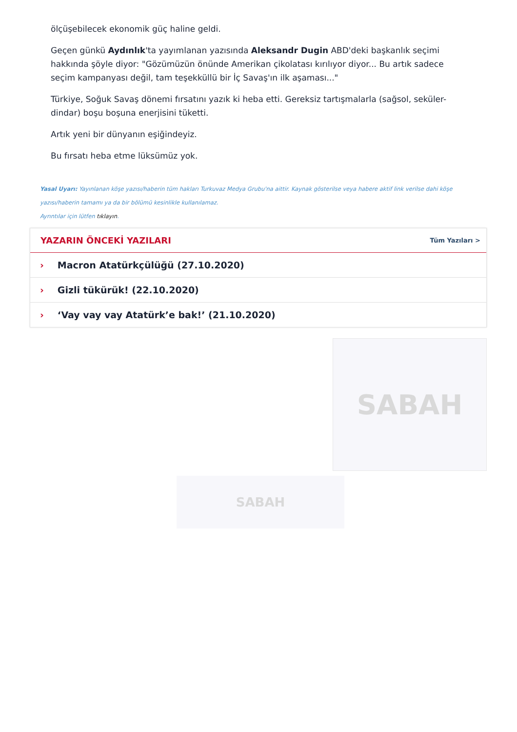ölçüşebilecek ekonomik güç haline geldi.
Geçen günkü Aydınlık'ta yayımlanan yazısında Aleksandr Dugin ABD'deki başkanlık seçimi hakkında şöyle diyor: "Gözümüzün önünde Amerikan çikolatası kırılıyor diyor... Bu artık sadece seçim kampanyası değil, tam teşekküllü bir İç Savaş'ın ilk aşaması..."
Türkiye, Soğuk Savaş dönemi fırsatını yazık ki heba etti. Gereksiz tartışmalarla (sağsol, seküler- dindar) boşu boşuna enerjisini tüketti.
Artık yeni bir dünyanın eşiğindeyiz.
Bu fırsatı heba etme lüksümüz yok.
Yasal Uyarı: Yayınlanan köşe yazısı/haberin tüm hakları Turkuvaz Medya Grubu'na aittir. Kaynak gösterilse veya habere aktif link verilse dahi köşe yazısı/haberin tamamı ya da bir bölümü kesinlikle kullanılamaz.
Ayrıntılar için lütfen tıklayın.
YAZARIN ÖNCEKİ YAZILARI
Tüm Yazıları >
› Macron Atatürkçülüğü (27.10.2020)
› Gizli tükürük! (22.10.2020)
› ‘Vay vay vay Atatürk’e bak!’ (21.10.2020)
SABAH
SABAH